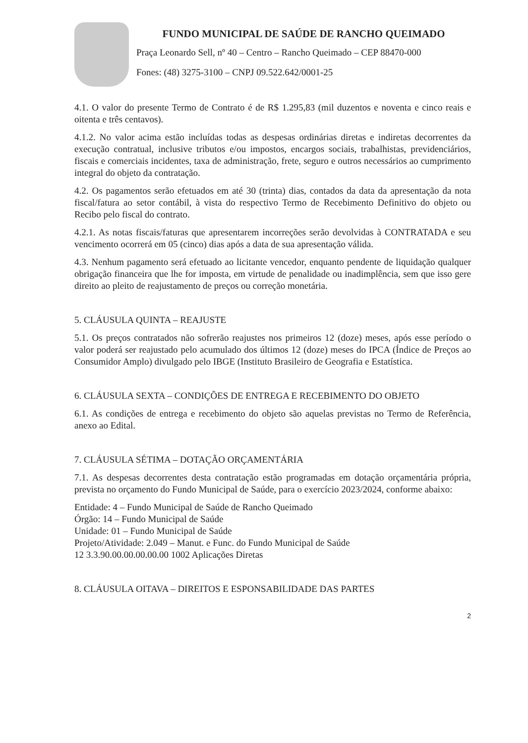FUNDO MUNICIPAL DE SAÚDE DE RANCHO QUEIMADO
Praça Leonardo Sell, nº 40 – Centro – Rancho Queimado – CEP 88470-000
Fones: (48) 3275-3100 – CNPJ 09.522.642/0001-25
4.1. O valor do presente Termo de Contrato é de R$ 1.295,83 (mil duzentos e noventa e cinco reais e oitenta e três centavos).
4.1.2. No valor acima estão incluídas todas as despesas ordinárias diretas e indiretas decorrentes da execução contratual, inclusive tributos e/ou impostos, encargos sociais, trabalhistas, previdenciários, fiscais e comerciais incidentes, taxa de administração, frete, seguro e outros necessários ao cumprimento integral do objeto da contratação.
4.2. Os pagamentos serão efetuados em até 30 (trinta) dias, contados da data da apresentação da nota fiscal/fatura ao setor contábil, à vista do respectivo Termo de Recebimento Definitivo do objeto ou Recibo pelo fiscal do contrato.
4.2.1. As notas fiscais/faturas que apresentarem incorreções serão devolvidas à CONTRATADA e seu vencimento ocorrerá em 05 (cinco) dias após a data de sua apresentação válida.
4.3. Nenhum pagamento será efetuado ao licitante vencedor, enquanto pendente de liquidação qualquer obrigação financeira que lhe for imposta, em virtude de penalidade ou inadimplência, sem que isso gere direito ao pleito de reajustamento de preços ou correção monetária.
5. CLÁUSULA QUINTA – REAJUSTE
5.1. Os preços contratados não sofrerão reajustes nos primeiros 12 (doze) meses, após esse período o valor poderá ser reajustado pelo acumulado dos últimos 12 (doze) meses do IPCA (Índice de Preços ao Consumidor Amplo) divulgado pelo IBGE (Instituto Brasileiro de Geografia e Estatística.
6. CLÁUSULA SEXTA – CONDIÇÕES DE ENTREGA E RECEBIMENTO DO OBJETO
6.1. As condições de entrega e recebimento do objeto são aquelas previstas no Termo de Referência, anexo ao Edital.
7. CLÁUSULA SÉTIMA – DOTAÇÃO ORÇAMENTÁRIA
7.1. As despesas decorrentes desta contratação estão programadas em dotação orçamentária própria, prevista no orçamento do Fundo Municipal de Saúde, para o exercício 2023/2024, conforme abaixo:
Entidade: 4 – Fundo Municipal de Saúde de Rancho Queimado
Órgão: 14 – Fundo Municipal de Saúde
Unidade: 01 – Fundo Municipal de Saúde
Projeto/Atividade: 2.049 – Manut. e Func. do Fundo Municipal de Saúde
12 3.3.90.00.00.00.00.00 1002 Aplicações Diretas
8. CLÁUSULA OITAVA – DIREITOS E ESPONSABILIDADE DAS PARTES
2